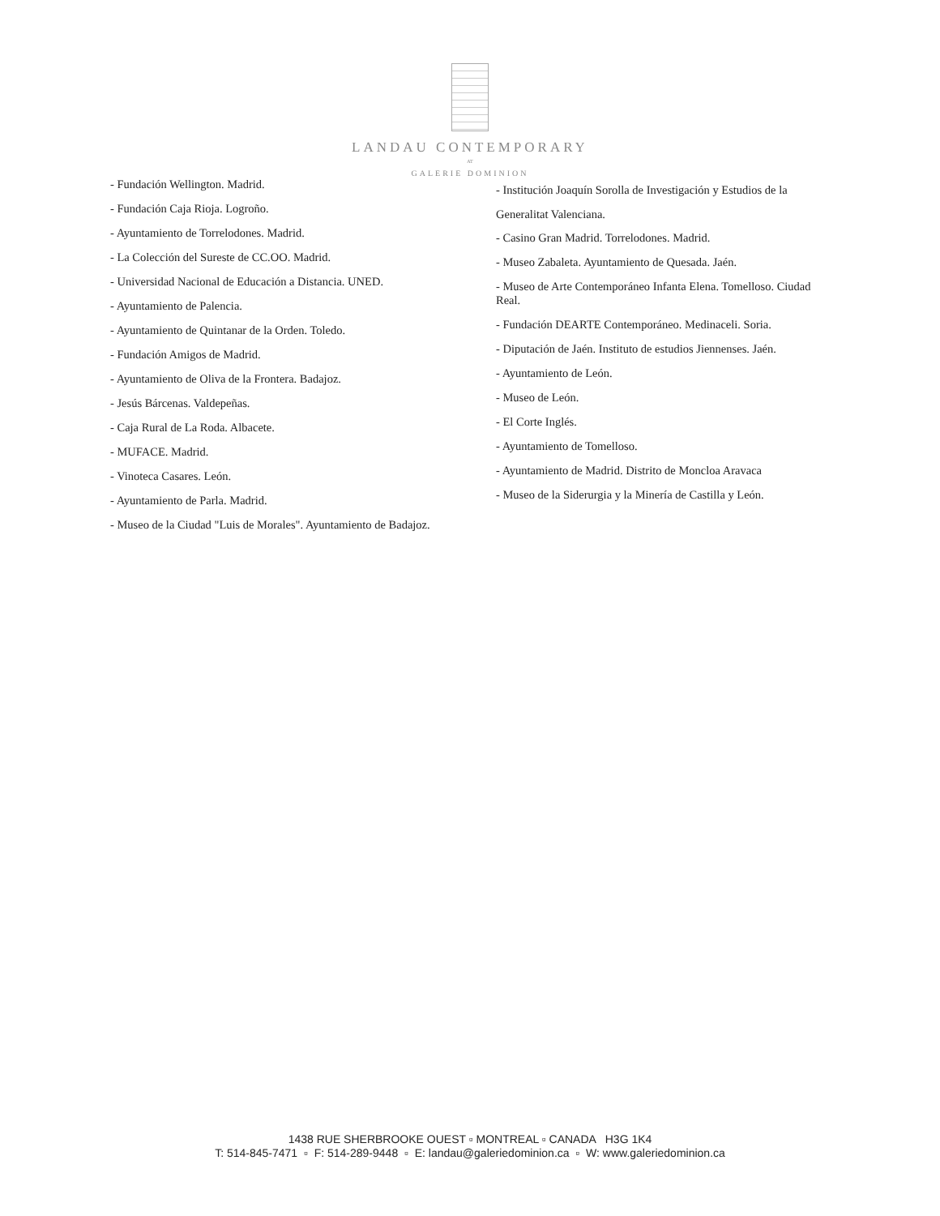LANDAU CONTEMPORARY
AT
GALERIE DOMINION
- Fundación Wellington. Madrid.
- Fundación Caja Rioja. Logroño.
- Ayuntamiento de Torrelodones. Madrid.
- La Colección del Sureste de CC.OO. Madrid.
- Universidad Nacional de Educación a Distancia. UNED.
- Ayuntamiento de Palencia.
- Ayuntamiento de Quintanar de la Orden. Toledo.
- Fundación Amigos de Madrid.
- Ayuntamiento de Oliva de la Frontera. Badajoz.
- Jesús Bárcenas. Valdepeñas.
- Caja Rural de La Roda. Albacete.
- MUFACE. Madrid.
- Vinoteca Casares. León.
- Ayuntamiento de Parla. Madrid.
- Museo de la Ciudad "Luis de Morales". Ayuntamiento de Badajoz.
- Institución Joaquín Sorolla de Investigación y Estudios de la Generalitat Valenciana.
- Casino Gran Madrid. Torrelodones. Madrid.
- Museo Zabaleta. Ayuntamiento de Quesada. Jaén.
- Museo de Arte Contemporáneo Infanta Elena. Tomelloso. Ciudad Real.
- Fundación DEARTE Contemporáneo. Medinaceli. Soria.
- Diputación de Jaén. Instituto de estudios Jiennenses. Jaén.
- Ayuntamiento de León.
- Museo de León.
- El Corte Inglés.
- Ayuntamiento de Tomelloso.
- Ayuntamiento de Madrid. Distrito de Moncloa Aravaca
- Museo de la Siderurgia y la Minería de Castilla y León.
1438 RUE SHERBROOKE OUEST ▫ MONTREAL ▫ CANADA H3G 1K4
T: 514-845-7471 ▫ F: 514-289-9448 ▫ E: landau@galeriedominion.ca ▫ W: www.galeriedominion.ca